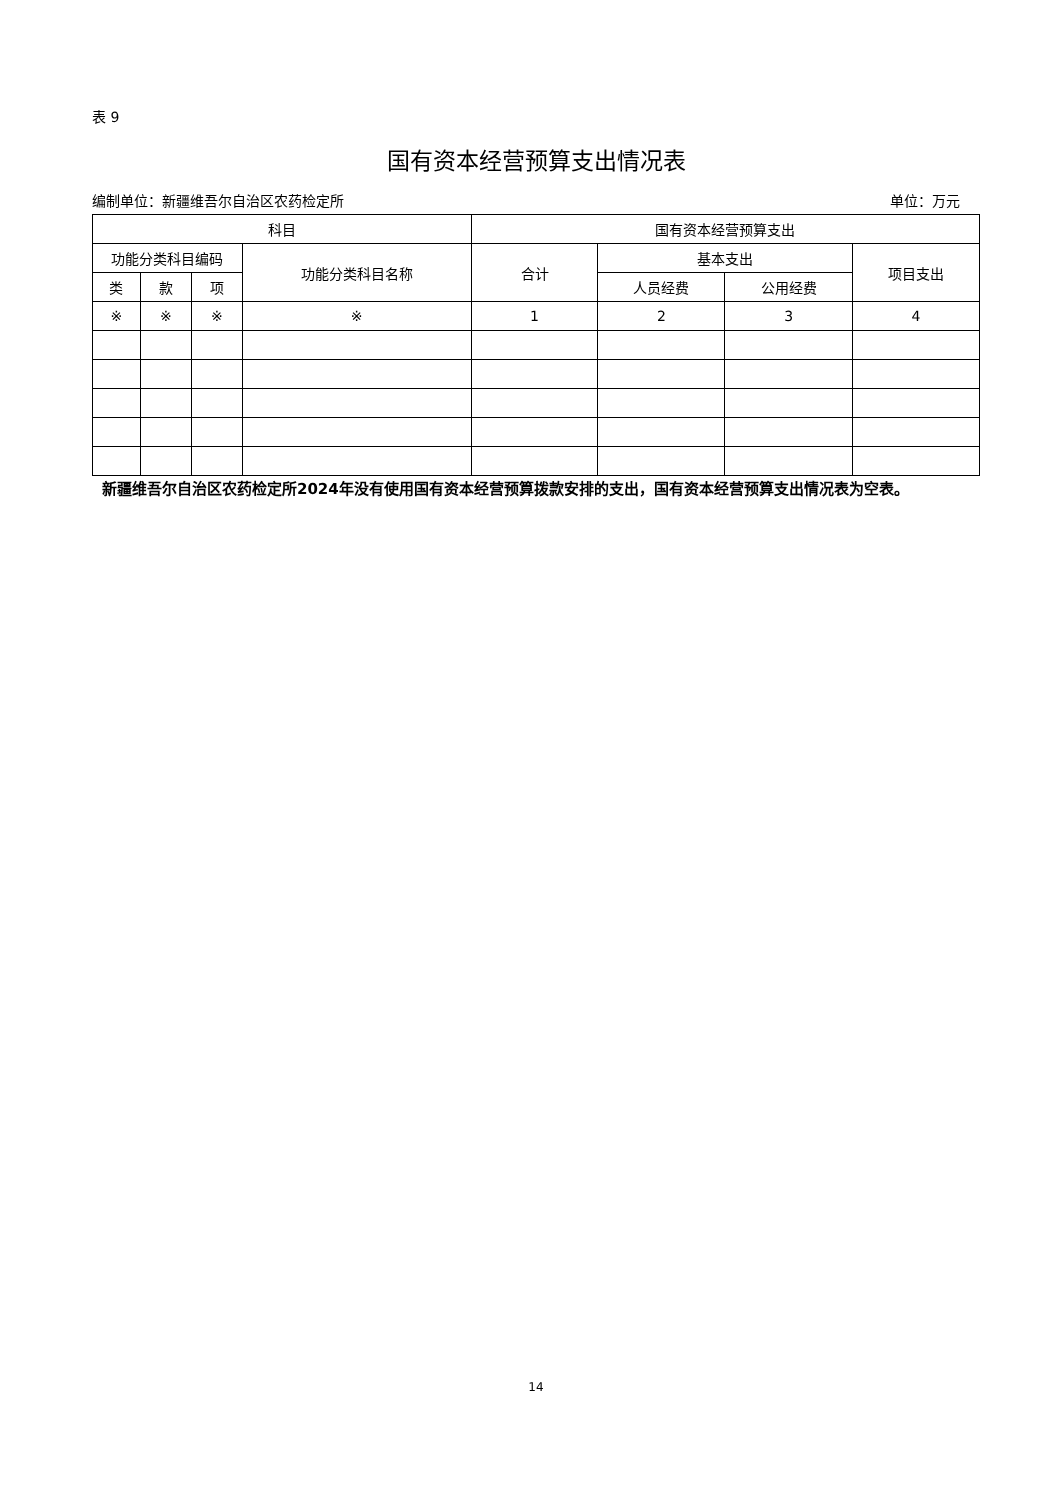表 9
国有资本经营预算支出情况表
编制单位：新疆维吾尔自治区农药检定所 单位：万元
| 科目 | | | | 国有资本经营预算支出 | | | |
| --- | --- | --- | --- | --- | --- | --- | --- |
| 功能分类科目编码 | | | 功能分类科目名称 | 合计 | 基本支出 | | 项目支出 |
| 类 | 款 | 项 | | | 人员经费 | 公用经费 | |
| ※ | ※ | ※ | ※ | 1 | 2 | 3 | 4 |
新疆维吾尔自治区农药检定所2024年没有使用国有资本经营预算拨款安排的支出，国有资本经营预算支出情况表为空表。
14